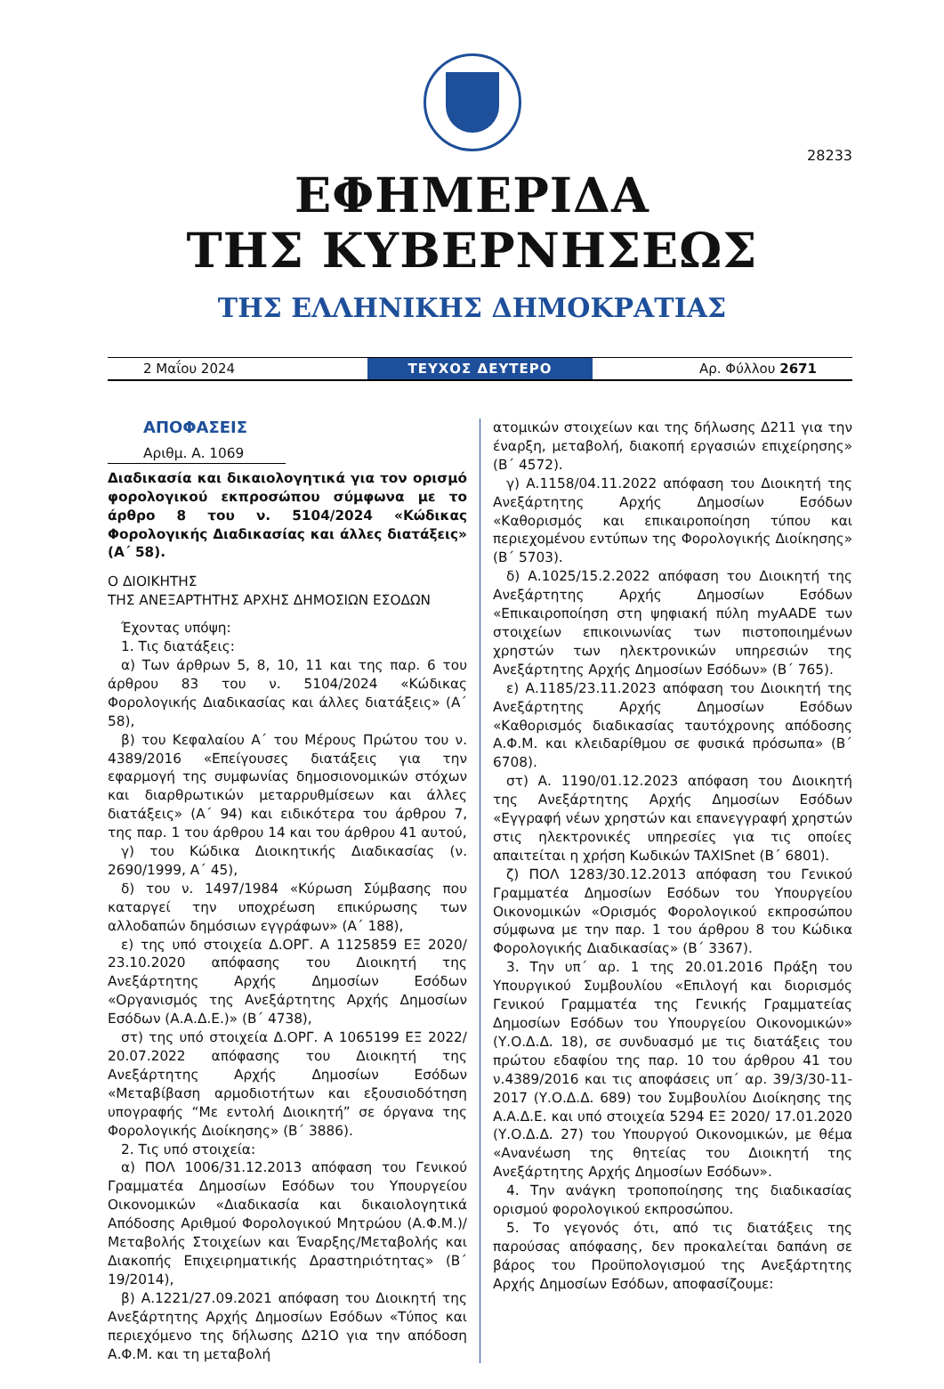28233
ΕΦΗΜΕΡΙΔΑ
ΤΗΣ ΚΥΒΕΡΝΗΣΕΩΣ
ΤΗΣ ΕΛΛΗΝΙΚΗΣ ΔΗΜΟΚΡΑΤΙΑΣ
2 Μαΐου 2024
ΤΕΥΧΟΣ ΔΕΥΤΕΡΟ
Αρ. Φύλλου 2671
ΑΠΟΦΑΣΕΙΣ
Αριθμ. Α. 1069
Διαδικασία και δικαιολογητικά για τον ορισμό φορολογικού εκπροσώπου σύμφωνα με το άρθρο 8 του ν. 5104/2024 «Κώδικας Φορολογικής Διαδικασίας και άλλες διατάξεις» (Α΄ 58).
Ο ΔΙΟΙΚΗΤΗΣ
ΤΗΣ ΑΝΕΞΑΡΤΗΤΗΣ ΑΡΧΗΣ ΔΗΜΟΣΙΩΝ ΕΣΟΔΩΝ
Έχοντας υπόψη:
1. Τις διατάξεις:
α) Των άρθρων 5, 8, 10, 11 και της παρ. 6 του άρθρου 83 του ν. 5104/2024 «Κώδικας Φορολογικής Διαδικασίας και άλλες διατάξεις» (Α΄ 58),
β) του Κεφαλαίου Α΄ του Μέρους Πρώτου του ν. 4389/2016 «Επείγουσες διατάξεις για την εφαρμογή της συμφωνίας δημοσιονομικών στόχων και διαρθρωτικών μεταρρυθμίσεων και άλλες διατάξεις» (Α΄ 94) και ειδικότερα του άρθρου 7, της παρ. 1 του άρθρου 14 και του άρθρου 41 αυτού,
γ) του Κώδικα Διοικητικής Διαδικασίας (ν. 2690/1999, Α΄ 45),
δ) του ν. 1497/1984 «Κύρωση Σύμβασης που καταργεί την υποχρέωση επικύρωσης των αλλοδαπών δημόσιων εγγράφων» (Α΄ 188),
ε) της υπό στοιχεία Δ.ΟΡΓ. Α 1125859 ΕΞ 2020/ 23.10.2020 απόφασης του Διοικητή της Ανεξάρτητης Αρχής Δημοσίων Εσόδων «Οργανισμός της Ανεξάρτητης Αρχής Δημοσίων Εσόδων (Α.Α.Δ.Ε.)» (Β΄ 4738),
στ) της υπό στοιχεία Δ.ΟΡΓ. Α 1065199 ΕΞ 2022/ 20.07.2022 απόφασης του Διοικητή της Ανεξάρτητης Αρχής Δημοσίων Εσόδων «Μεταβίβαση αρμοδιοτήτων και εξουσιοδότηση υπογραφής “Με εντολή Διοικητή” σε όργανα της Φορολογικής Διοίκησης» (Β΄ 3886).
2. Τις υπό στοιχεία:
α) ΠΟΛ 1006/31.12.2013 απόφαση του Γενικού Γραμματέα Δημοσίων Εσόδων του Υπουργείου Οικονομικών «Διαδικασία και δικαιολογητικά Απόδοσης Αριθμού Φορολογικού Μητρώου (Α.Φ.Μ.)/Μεταβολής Στοιχείων και Έναρξης/Μεταβολής και Διακοπής Επιχειρηματικής Δραστηριότητας» (Β΄ 19/2014),
β) Α.1221/27.09.2021 απόφαση του Διοικητή της Ανεξάρτητης Αρχής Δημοσίων Εσόδων «Τύπος και περιεχόμενο της δήλωσης Δ21Ο για την απόδοση Α.Φ.Μ. και τη μεταβολή
ατομικών στοιχείων και της δήλωσης Δ211 για την έναρξη, μεταβολή, διακοπή εργασιών επιχείρησης» (Β΄ 4572).
γ) Α.1158/04.11.2022 απόφαση του Διοικητή της Ανεξάρτητης Αρχής Δημοσίων Εσόδων «Καθορισμός και επικαιροποίηση τύπου και περιεχομένου εντύπων της Φορολογικής Διοίκησης» (Β΄ 5703).
δ) Α.1025/15.2.2022 απόφαση του Διοικητή της Ανεξάρτητης Αρχής Δημοσίων Εσόδων «Επικαιροποίηση στη ψηφιακή πύλη myAADE των στοιχείων επικοινωνίας των πιστοποιημένων χρηστών των ηλεκτρονικών υπηρεσιών της Ανεξάρτητης Αρχής Δημοσίων Εσόδων» (Β΄ 765).
ε) Α.1185/23.11.2023 απόφαση του Διοικητή της Ανεξάρτητης Αρχής Δημοσίων Εσόδων «Καθορισμός διαδικασίας ταυτόχρονης απόδοσης Α.Φ.Μ. και κλειδαρίθμου σε φυσικά πρόσωπα» (Β΄ 6708).
στ) Α. 1190/01.12.2023 απόφαση του Διοικητή της Ανεξάρτητης Αρχής Δημοσίων Εσόδων «Εγγραφή νέων χρηστών και επανεγγραφή χρηστών στις ηλεκτρονικές υπηρεσίες για τις οποίες απαιτείται η χρήση Κωδικών TAXISnet (Β΄ 6801).
ζ) ΠΟΛ 1283/30.12.2013 απόφαση του Γενικού Γραμματέα Δημοσίων Εσόδων του Υπουργείου Οικονομικών «Ορισμός Φορολογικού εκπροσώπου σύμφωνα με την παρ. 1 του άρθρου 8 του Κώδικα Φορολογικής Διαδικασίας» (Β΄ 3367).
3. Την υπ΄ αρ. 1 της 20.01.2016 Πράξη του Υπουργικού Συμβουλίου «Επιλογή και διορισμός Γενικού Γραμματέα της Γενικής Γραμματείας Δημοσίων Εσόδων του Υπουργείου Οικονομικών» (Υ.Ο.Δ.Δ. 18), σε συνδυασμό με τις διατάξεις του πρώτου εδαφίου της παρ. 10 του άρθρου 41 του ν.4389/2016 και τις αποφάσεις υπ΄ αρ. 39/3/30-11-2017 (Υ.Ο.Δ.Δ. 689) του Συμβουλίου Διοίκησης της Α.Α.Δ.Ε. και υπό στοιχεία 5294 ΕΞ 2020/ 17.01.2020 (Υ.Ο.Δ.Δ. 27) του Υπουργού Οικονομικών, με θέμα «Ανανέωση της θητείας του Διοικητή της Ανεξάρτητης Αρχής Δημοσίων Εσόδων».
4. Την ανάγκη τροποποίησης της διαδικασίας ορισμού φορολογικού εκπροσώπου.
5. Το γεγονός ότι, από τις διατάξεις της παρούσας απόφασης, δεν προκαλείται δαπάνη σε βάρος του Προϋπολογισμού της Ανεξάρτητης Αρχής Δημοσίων Εσόδων, αποφασίζουμε: